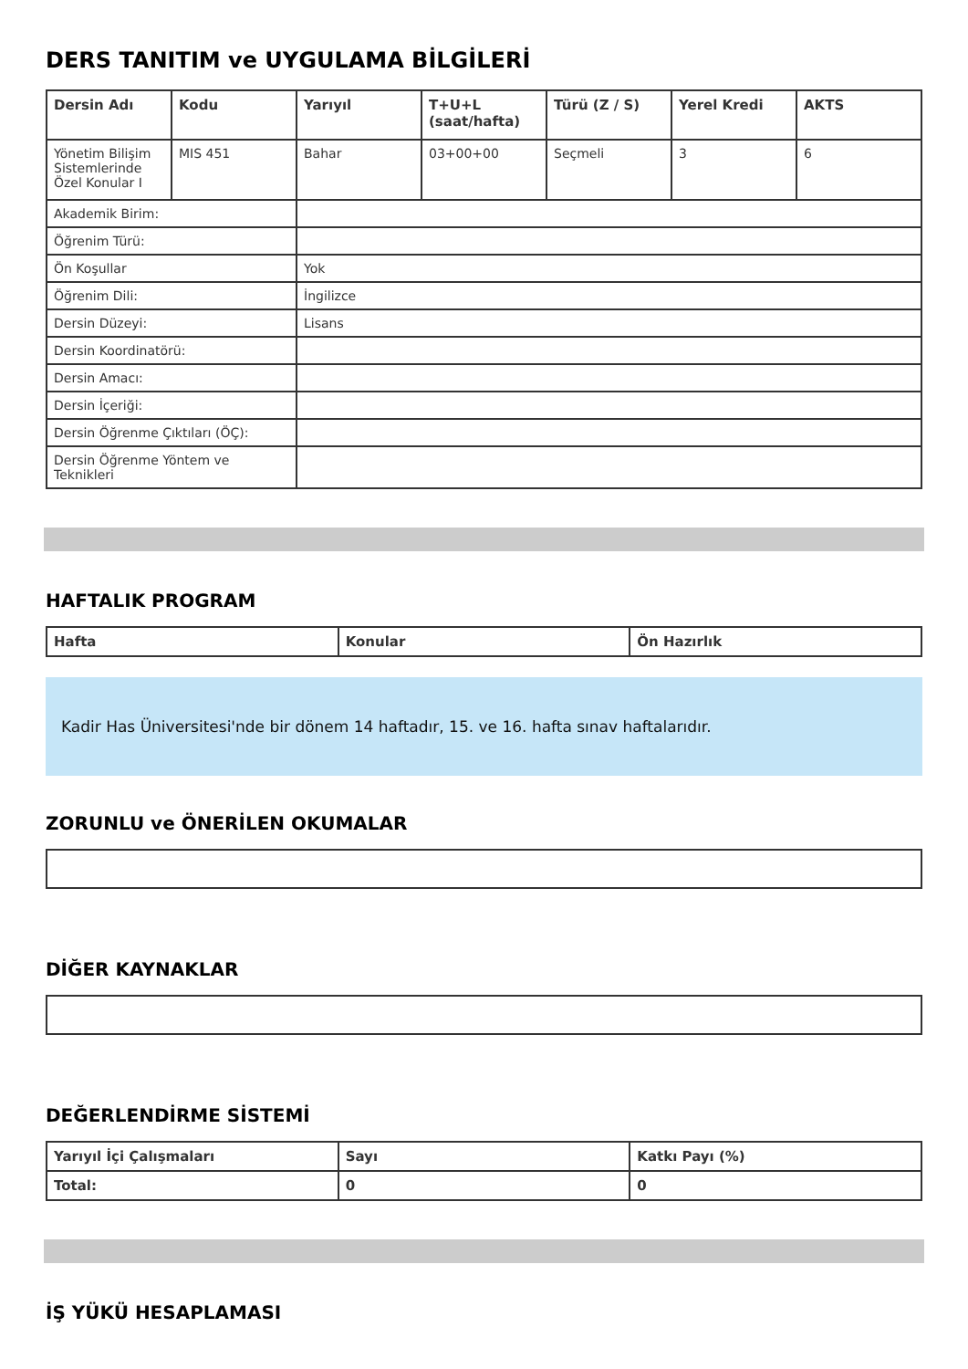DERS TANITIM ve UYGULAMA BİLGİLERİ
| Dersin Adı | Kodu | Yarıyıl | T+U+L (saat/hafta) | Türü (Z / S) | Yerel Kredi | AKTS |
| --- | --- | --- | --- | --- | --- | --- |
| Yönetim Bilişim Sistemlerinde Özel Konular I | MIS 451 | Bahar | 03+00+00 | Seçmeli | 3 | 6 |
| Akademik Birim: | | | | | | |
| Öğrenim Türü: | | | | | | |
| Ön Koşullar | | Yok | | | | |
| Öğrenim Dili: | | İngilizce | | | | |
| Dersin Düzeyi: | | Lisans | | | | |
| Dersin Koordinatörü: | | | | | | |
| Dersin Amacı: | | | | | | |
| Dersin İçeriği: | | | | | | |
| Dersin Öğrenme Çıktıları (ÖÇ): | | | | | | |
| Dersin Öğrenme Yöntem ve Teknikleri | | | | | | |
HAFTALIK PROGRAM
| Hafta | Konular | Ön Hazırlık |
| --- | --- | --- |
Kadir Has Üniversitesi'nde bir dönem 14 haftadır, 15. ve 16. hafta sınav haftalarıdır.
ZORUNLU ve ÖNERİLEN OKUMALAR
DİĞER KAYNAKLAR
DEĞERLENDİRME SİSTEMİ
| Yarıyıl İçi Çalışmaları | Sayı | Katkı Payı (%) |
| --- | --- | --- |
| Total: | 0 | 0 |
İŞ YÜKÜ HESAPLAMASI